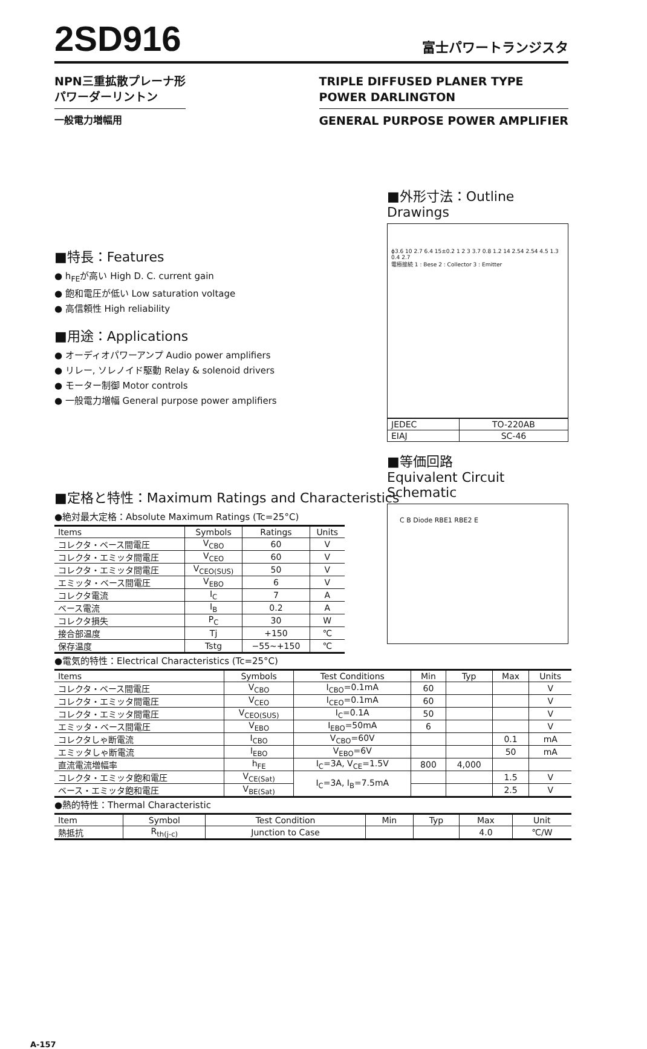2SD916
富士パワートランジスタ
NPN三重拡散プレーナ形
パワーダーリントン
一般電力増幅用
TRIPLE DIFFUSED PLANER TYPE
POWER DARLINGTON
GENERAL PURPOSE POWER AMPLIFIER
■特長：Features
● h<sub>FE</sub>が高い High D. C. current gain
● 飽和電圧が低い Low saturation voltage
● 高信頼性 High reliability
■用途：Applications
● オーディオパワーアンプ Audio power amplifiers
● リレー, ソレノイド駆動 Relay & solenoid drivers
● モーター制御 Motor controls
● 一般電力増幅 General purpose power amplifiers
■外形寸法：Outline Drawings
ϕ3.6 10 2.7 6.4 15±0.2 1 2 3 3.7 0.8 1.2 14 2.54 2.54 4.5 1.3 0.4 2.7
電極接続 1 : Bese 2 : Collector 3 : Emitter
| JEDEC | TO-220AB |
| EIAJ | SC-46 |
■等価回路
Equivalent Circuit Schematic
C B Diode RBE1 RBE2 E
■定格と特性：Maximum Ratings and Characteristics
●絶対最大定格：Absolute Maximum Ratings (Tc=25°C)
| Items | Symbols | Ratings | Units |
| --- | --- | --- | --- |
| コレクタ・ベース間電圧 | V<sub>CBO</sub> | 60 | V |
| コレクタ・エミッタ間電圧 | V<sub>CEO</sub> | 60 | V |
| コレクタ・エミッタ間電圧 | V<sub>CEO(SUS)</sub> | 50 | V |
| エミッタ・ベース間電圧 | V<sub>EBO</sub> | 6 | V |
| コレクタ電流 | I<sub>C</sub> | 7 | A |
| ベース電流 | I<sub>B</sub> | 0.2 | A |
| コレクタ損失 | P<sub>C</sub> | 30 | W |
| 接合部温度 | Tj | +150 | ℃ |
| 保存温度 | Tstg | −55∼+150 | ℃ |
●電気的特性：Electrical Characteristics (Tc=25°C)
| Items | Symbols | Test Conditions | Min | Typ | Max | Units |
| --- | --- | --- | --- | --- | --- | --- |
| コレクタ・ベース間電圧 | V<sub>CBO</sub> | I<sub>CBO</sub>=0.1mA | 60 | | | V |
| コレクタ・エミッタ間電圧 | V<sub>CEO</sub> | I<sub>CEO</sub>=0.1mA | 60 | | | V |
| コレクタ・エミッタ間電圧 | V<sub>CEO(SUS)</sub> | I<sub>C</sub>=0.1A | 50 | | | V |
| エミッタ・ベース間電圧 | V<sub>EBO</sub> | I<sub>EBO</sub>=50mA | 6 | | | V |
| コレクタしゃ断電流 | I<sub>CBO</sub> | V<sub>CBO</sub>=60V | | | 0.1 | mA |
| エミッタしゃ断電流 | I<sub>EBO</sub> | V<sub>EBO</sub>=6V | | | 50 | mA |
| 直流電流増幅率 | h<sub>FE</sub> | I<sub>C</sub>=3A, V<sub>CE</sub>=1.5V | 800 | 4,000 | | |
| コレクタ・エミッタ飽和電圧 | V<sub>CE(Sat)</sub> | I<sub>C</sub>=3A, I<sub>B</sub>=7.5mA | | | 1.5 | V |
| ベース・エミッタ飽和電圧 | V<sub>BE(Sat)</sub> | | | | 2.5 | V |
●熱的特性：Thermal Characteristic
| Item | Symbol | Test Condition | Min | Typ | Max | Unit |
| --- | --- | --- | --- | --- | --- | --- |
| 熱抵抗 | R<sub>th(j-c)</sub> | Junction to Case | | | 4.0 | ℃/W |
A-157